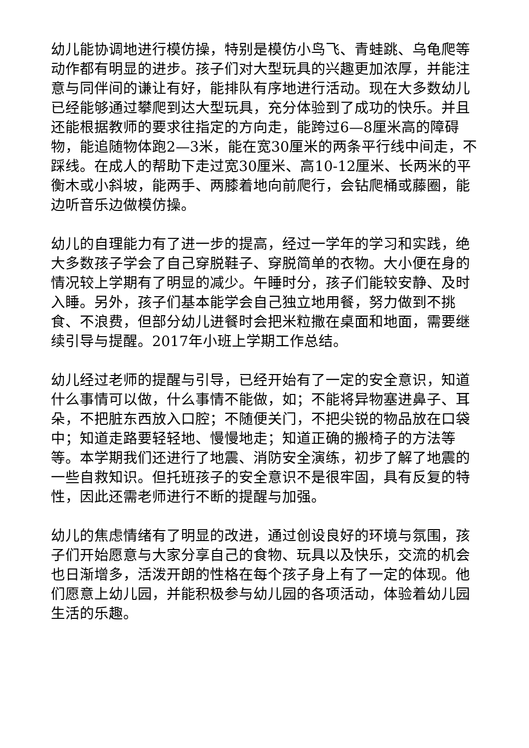幼儿能协调地进行模仿操，特别是模仿小鸟飞、青蛙跳、乌龟爬等动作都有明显的进步。孩子们对大型玩具的兴趣更加浓厚，并能注意与同伴间的谦让有好，能排队有序地进行活动。现在大多数幼儿已经能够通过攀爬到达大型玩具，充分体验到了成功的快乐。并且还能根据教师的要求往指定的方向走，能跨过6—8厘米高的障碍物，能追随物体跑2—3米，能在宽30厘米的两条平行线中间走，不踩线。在成人的帮助下走过宽30厘米、高10-12厘米、长两米的平衡木或小斜坡，能两手、两膝着地向前爬行，会钻爬桶或藤圈，能边听音乐边做模仿操。
幼儿的自理能力有了进一步的提高，经过一学年的学习和实践，绝大多数孩子学会了自己穿脱鞋子、穿脱简单的衣物。大小便在身的情况较上学期有了明显的减少。午睡时分，孩子们能较安静、及时入睡。另外，孩子们基本能学会自己独立地用餐，努力做到不挑食、不浪费，但部分幼儿进餐时会把米粒撒在桌面和地面，需要继续引导与提醒。2017年小班上学期工作总结。
幼儿经过老师的提醒与引导，已经开始有了一定的安全意识，知道什么事情可以做，什么事情不能做，如；不能将异物塞进鼻子、耳朵，不把脏东西放入口腔；不随便关门，不把尖锐的物品放在口袋中；知道走路要轻轻地、慢慢地走；知道正确的搬椅子的方法等等。本学期我们还进行了地震、消防安全演练，初步了解了地震的一些自救知识。但托班孩子的安全意识不是很牢固，具有反复的特性，因此还需老师进行不断的提醒与加强。
幼儿的焦虑情绪有了明显的改进，通过创设良好的环境与氛围，孩子们开始愿意与大家分享自己的食物、玩具以及快乐，交流的机会也日渐增多，活泼开朗的性格在每个孩子身上有了一定的体现。他们愿意上幼儿园，并能积极参与幼儿园的各项活动，体验着幼儿园生活的乐趣。